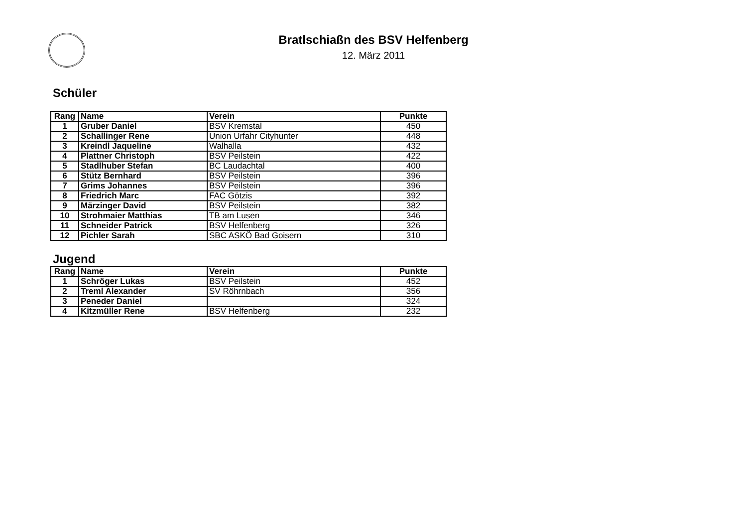Bratlschiaßn des BSV Helfenberg
12. März 2011
Schüler
| Rang | Name | Verein | Punkte |
| --- | --- | --- | --- |
| 1 | Gruber Daniel | BSV Kremstal | 450 |
| 2 | Schallinger Rene | Union Urfahr Cityhunter | 448 |
| 3 | Kreindl Jaqueline | Walhalla | 432 |
| 4 | Plattner Christoph | BSV Peilstein | 422 |
| 5 | Stadlhuber Stefan | BC Laudachtal | 400 |
| 6 | Stütz Bernhard | BSV Peilstein | 396 |
| 7 | Grims Johannes | BSV Peilstein | 396 |
| 8 | Friedrich Marc | FAC Götzis | 392 |
| 9 | Märzinger David | BSV Peilstein | 382 |
| 10 | Strohmaier Matthias | TB am Lusen | 346 |
| 11 | Schneider Patrick | BSV Helfenberg | 326 |
| 12 | Pichler Sarah | SBC ASKÖ Bad Goisern | 310 |
Jugend
| Rang | Name | Verein | Punkte |
| --- | --- | --- | --- |
| 1 | Schröger Lukas | BSV Peilstein | 452 |
| 2 | Treml Alexander | SV Röhrnbach | 356 |
| 3 | Peneder Daniel | | 324 |
| 4 | Kitzmüller Rene | BSV Helfenberg | 232 |